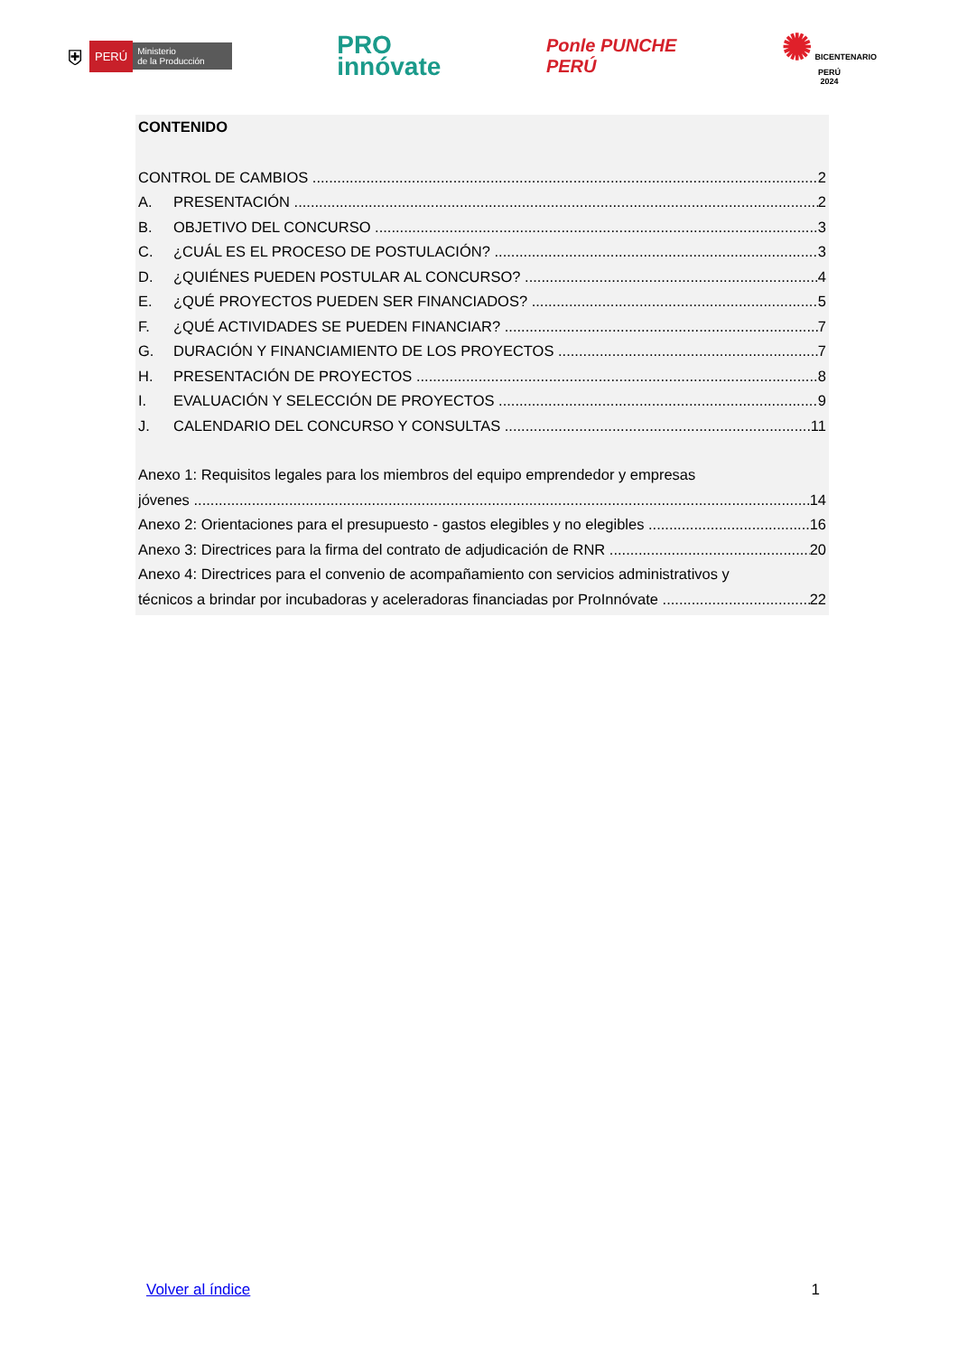⛨ PERÚ Ministerio
de la Producción
PRO
innóvate
Ponle PUNCHE
PERÚ
✺ BICENTENARIO
PERÚ
2024
CONTENIDO
CONTROL DE CAMBIOS 2
A. PRESENTACIÓN 2
B. OBJETIVO DEL CONCURSO 3
C. ¿CUÁL ES EL PROCESO DE POSTULACIÓN? 3
D. ¿QUIÉNES PUEDEN POSTULAR AL CONCURSO? 4
E. ¿QUÉ PROYECTOS PUEDEN SER FINANCIADOS? 5
F. ¿QUÉ ACTIVIDADES SE PUEDEN FINANCIAR? 7
G. DURACIÓN Y FINANCIAMIENTO DE LOS PROYECTOS 7
H. PRESENTACIÓN DE PROYECTOS 8
I. EVALUACIÓN Y SELECCIÓN DE PROYECTOS 9
J. CALENDARIO DEL CONCURSO Y CONSULTAS 11
Anexo 1: Requisitos legales para los miembros del equipo emprendedor y empresas
jóvenes 14
Anexo 2: Orientaciones para el presupuesto - gastos elegibles y no elegibles 16
Anexo 3: Directrices para la firma del contrato de adjudicación de RNR 20
Anexo 4: Directrices para el convenio de acompañamiento con servicios administrativos y
técnicos a brindar por incubadoras y aceleradoras financiadas por ProInnóvate 22
Volver al índice 1